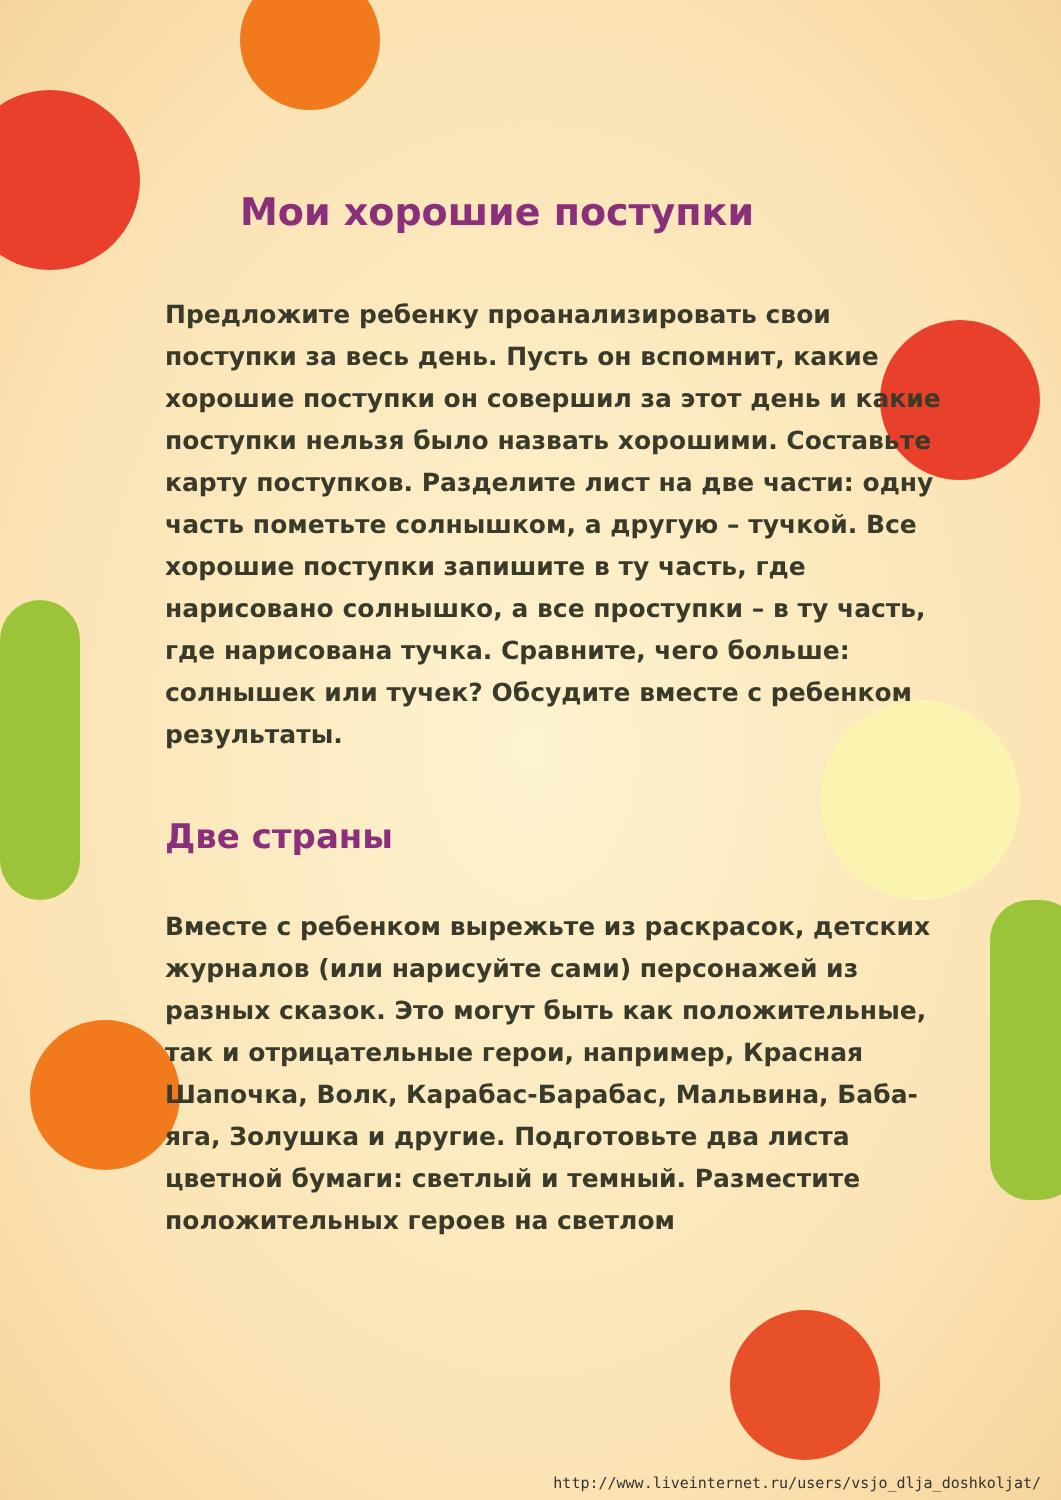Мои хорошие поступки
Предложите ребенку проанализировать свои поступки за весь день. Пусть он вспомнит, какие хорошие поступки он совершил за этот день и какие поступки нельзя было назвать хорошими. Составьте карту поступков. Разделите лист на две части: одну часть пометьте солнышком, а другую – тучкой. Все хорошие поступки запишите в ту часть, где нарисовано солнышко, а все проступки – в ту часть, где нарисована тучка. Сравните, чего больше: солнышек или тучек? Обсудите вместе с ребенком результаты.
Две страны
Вместе с ребенком вырежьте из раскрасок, детских журналов (или нарисуйте сами) персонажей из разных сказок. Это могут быть как положительные, так и отрицательные герои, например, Красная Шапочка, Волк, Карабас-Барабас, Мальвина, Баба-яга, Золушка и другие. Подготовьте два листа цветной бумаги: светлый и темный. Разместите положительных героев на светлом
http://www.liveinternet.ru/users/vsjo_dlja_doshkoljat/